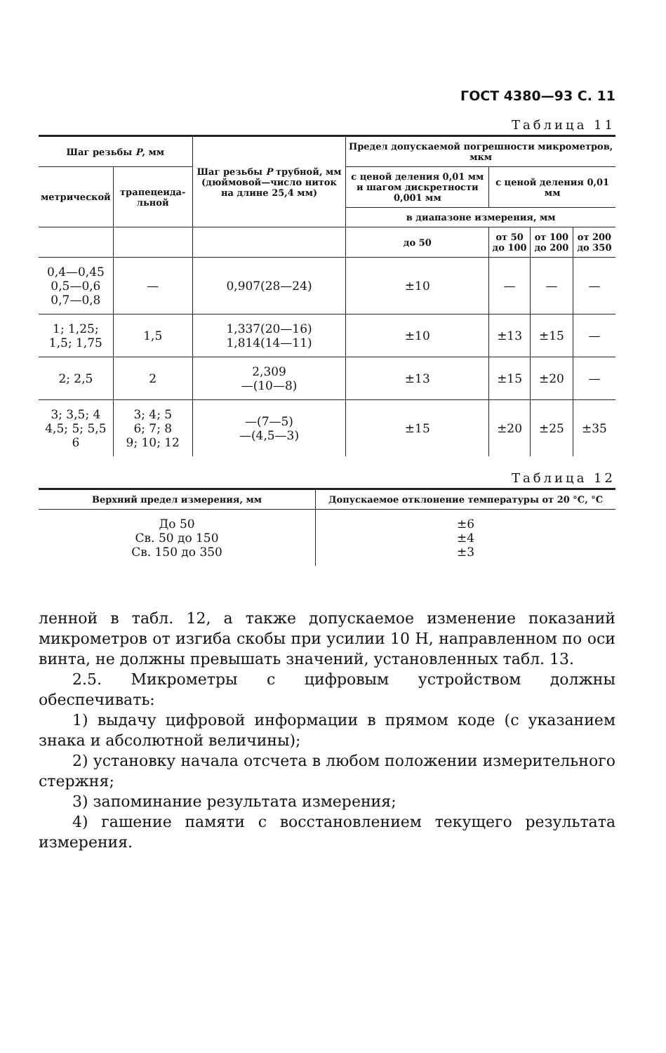ГОСТ 4380—93 С. 11
Таблица 11
| Шаг резьбы P , мм | | Шаг резьбы P трубной, мм (дюймовой—число ниток на длине 25,4 мм) | Предел допускаемой погрешности микрометров, мкм | | | |
| --- | --- | --- | --- | --- | --- | --- |
| метрической | трапецеида-льной | | с ценой деления 0,01 мм и шагом дискретности 0,001 мм | с ценой деления 0,01 мм | | |
| | | | в диапазоне измерения, мм | | | |
| | | | до 50 | от 50 до 100 | от 100 до 200 | от 200 до 350 |
| 0,4—0,45 0,5—0,6 0,7—0,8 | — | 0,907(28—24) | ±10 | — | — | — |
| 1; 1,25; 1,5; 1,75 | 1,5 | 1,337(20—16) 1,814(14—11) | ±10 | ±13 | ±15 | — |
| 2; 2,5 | 2 | 2,309 —(10—8) | ±13 | ±15 | ±20 | — |
| 3; 3,5; 4 4,5; 5; 5,5 6 | 3; 4; 5 6; 7; 8 9; 10; 12 | —(7—5) —(4,5—3) | ±15 | ±20 | ±25 | ±35 |
Таблица 12
| Верхний предел измерения, мм | Допускаемое отклонение температуры от 20 °С, °С |
| --- | --- |
| До 50 Св. 50 до 150 Св. 150 до 350 | ±6 ±4 ±3 |
ленной в табл. 12, а также допускаемое изменение показаний микрометров от изгиба скобы при усилии 10 Н, направленном по оси винта, не должны превышать значений, установленных табл. 13.
2.5. Микрометры с цифровым устройством должны обеспечивать:
1) выдачу цифровой информации в прямом коде (с указанием знака и абсолютной величины);
2) установку начала отсчета в любом положении измерительного стержня;
3) запоминание результата измерения;
4) гашение памяти с восстановлением текущего результата измерения.